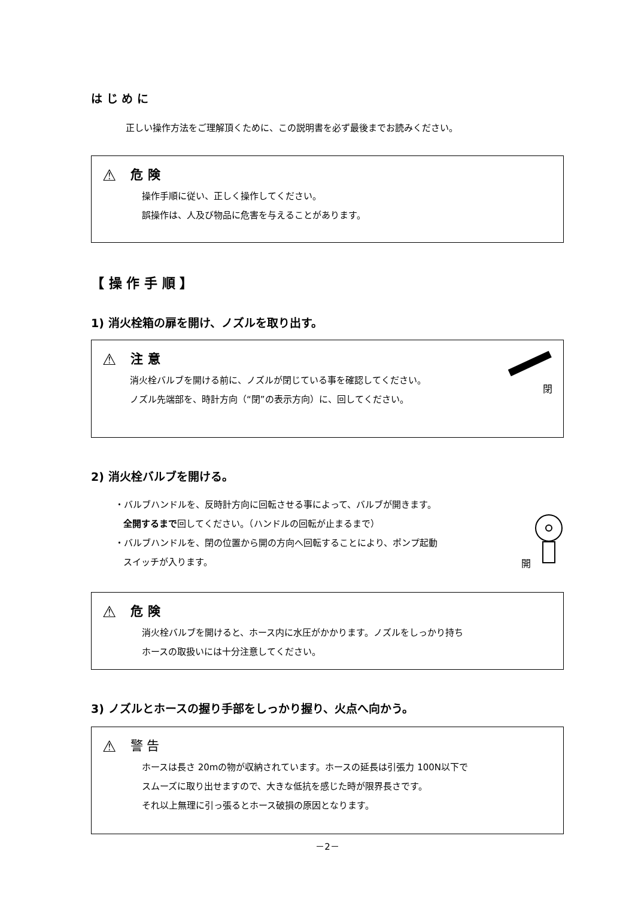は じ め に
正しい操作方法をご理解頂くために、この説明書を必ず最後までお読みください。
⚠ 危 険
操作手順に従い、正しく操作してください。
誤操作は、人及び物品に危害を与えることがあります。
【 操 作 手 順 】
1) 消火栓箱の扉を開け、ノズルを取り出す。
閉
⚠ 注 意
消火栓バルブを開ける前に、ノズルが閉じている事を確認してください。
ノズル先端部を、時計方向（“閉”の表示方向）に、回してください。
2) 消火栓バルブを開ける。
開
・バルブハンドルを、反時計方向に回転させる事によって、バルブが開きます。
全開するまで回してください。（ハンドルの回転が止まるまで）
・バルブハンドルを、閉の位置から開の方向へ回転することにより、ポンプ起動
スイッチが入ります。
⚠ 危 険
消火栓バルブを開けると、ホース内に水圧がかかります。ノズルをしっかり持ち
ホースの取扱いには十分注意してください。
3) ノズルとホースの握り手部をしっかり握り、火点へ向かう。
⚠ 警 告
ホースは長さ 20mの物が収納されています。ホースの延長は引張力 100N以下で
スムーズに取り出せますので、大きな低抗を感じた時が限界長さです。
それ以上無理に引っ張るとホース破損の原因となります。
－2－